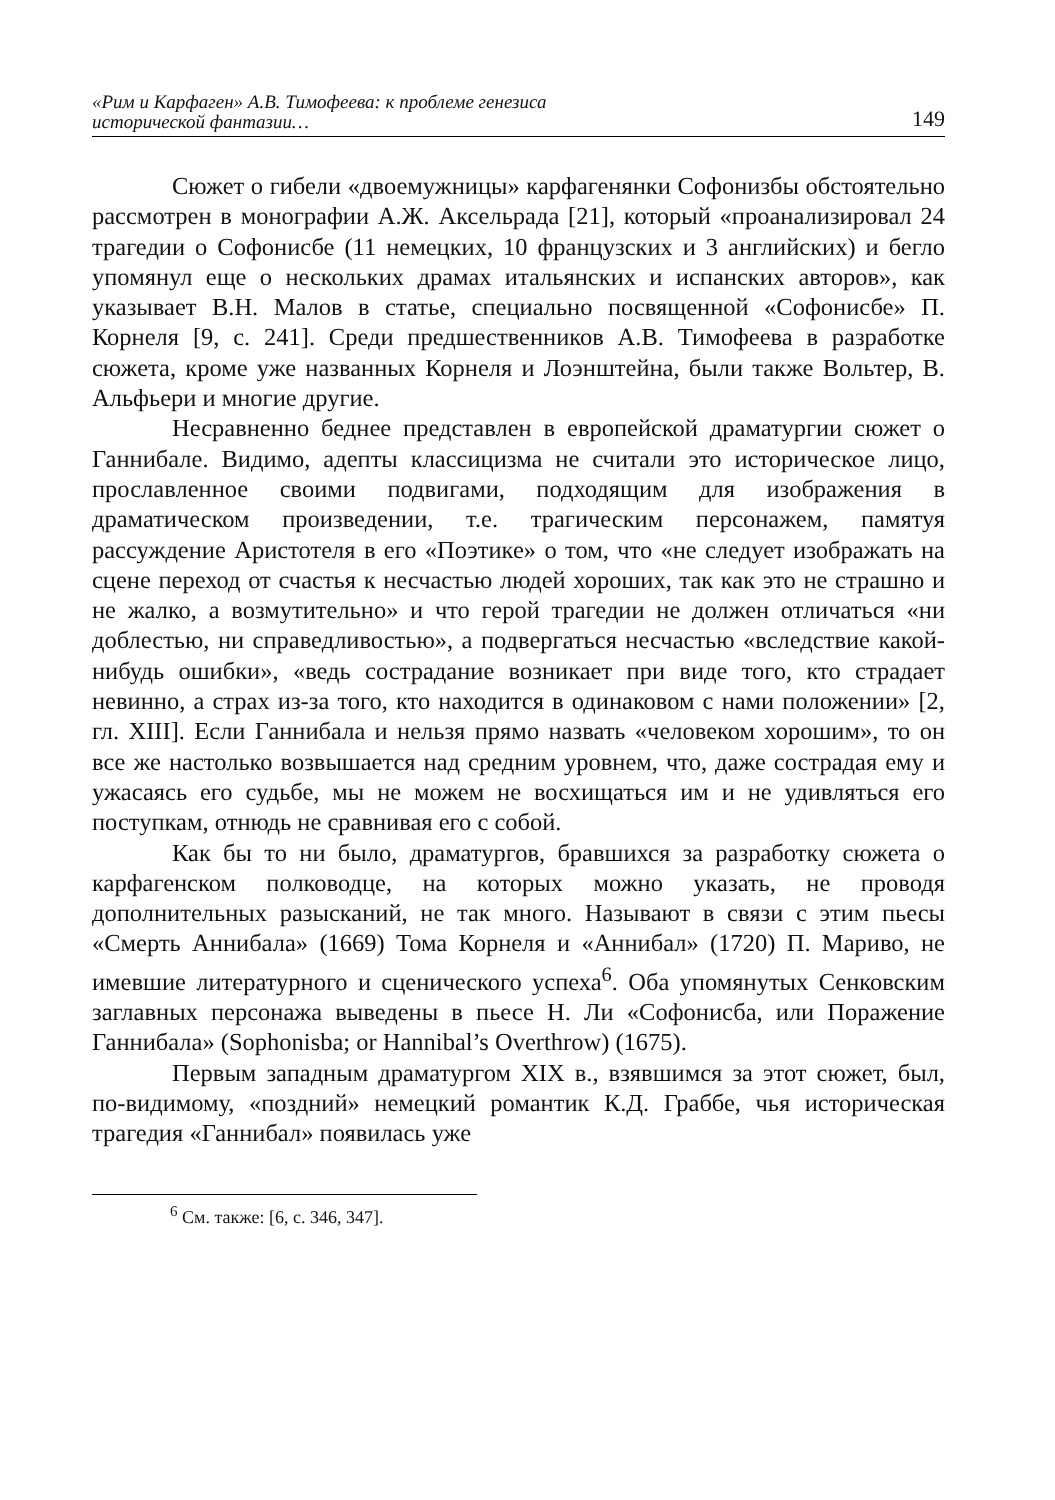«Рим и Карфаген» А.В. Тимофеева: к проблеме генезиса
исторической фантазии… 149
Сюжет о гибели «двоемужницы» карфагенянки Софонизбы обстоятельно рассмотрен в монографии А.Ж. Аксельрада [21], который «проанализировал 24 трагедии о Софонисбе (11 немецких, 10 французских и 3 английских) и бегло упомянул еще о нескольких драмах итальянских и испанских авторов», как указывает В.Н. Малов в статье, специально посвященной «Софонисбе» П. Корнеля [9, с. 241]. Среди предшественников А.В. Тимофеева в разработке сюжета, кроме уже названных Корнеля и Лоэнштейна, были также Вольтер, В. Альфьери и многие другие.
Несравненно беднее представлен в европейской драматургии сюжет о Ганнибале. Видимо, адепты классицизма не считали это историческое лицо, прославленное своими подвигами, подходящим для изображения в драматическом произведении, т.е. трагическим персонажем, памятуя рассуждение Аристотеля в его «Поэтике» о том, что «не следует изображать на сцене переход от счастья к несчастью людей хороших, так как это не страшно и не жалко, а возмутительно» и что герой трагедии не должен отличаться «ни доблестью, ни справедливостью», а подвергаться несчастью «вследствие какой-нибудь ошибки», «ведь сострадание возникает при виде того, кто страдает невинно, а страх из-за того, кто находится в одинаковом с нами положении» [2, гл. XIII]. Если Ганнибала и нельзя прямо назвать «человеком хорошим», то он все же настолько возвышается над средним уровнем, что, даже сострадая ему и ужасаясь его судьбе, мы не можем не восхищаться им и не удивляться его поступкам, отнюдь не сравнивая его с собой.
Как бы то ни было, драматургов, бравшихся за разработку сюжета о карфагенском полководце, на которых можно указать, не проводя дополнительных разысканий, не так много. Называют в связи с этим пьесы «Смерть Аннибала» (1669) Тома Корнеля и «Аннибал» (1720) П. Мариво, не имевшие литературного и сценического успеха<sup>6</sup>. Оба упомянутых Сенковским заглавных персонажа выведены в пьесе Н. Ли «Софонисба, или Поражение Ганнибала» (Sophonisba; or Hannibal’s Overthrow) (1675).
Первым западным драматургом XIX в., взявшимся за этот сюжет, был, по-видимому, «поздний» немецкий романтик К.Д. Граббе, чья историческая трагедия «Ганнибал» появилась уже
<sup>6</sup> См. также: [6, с. 346, 347].